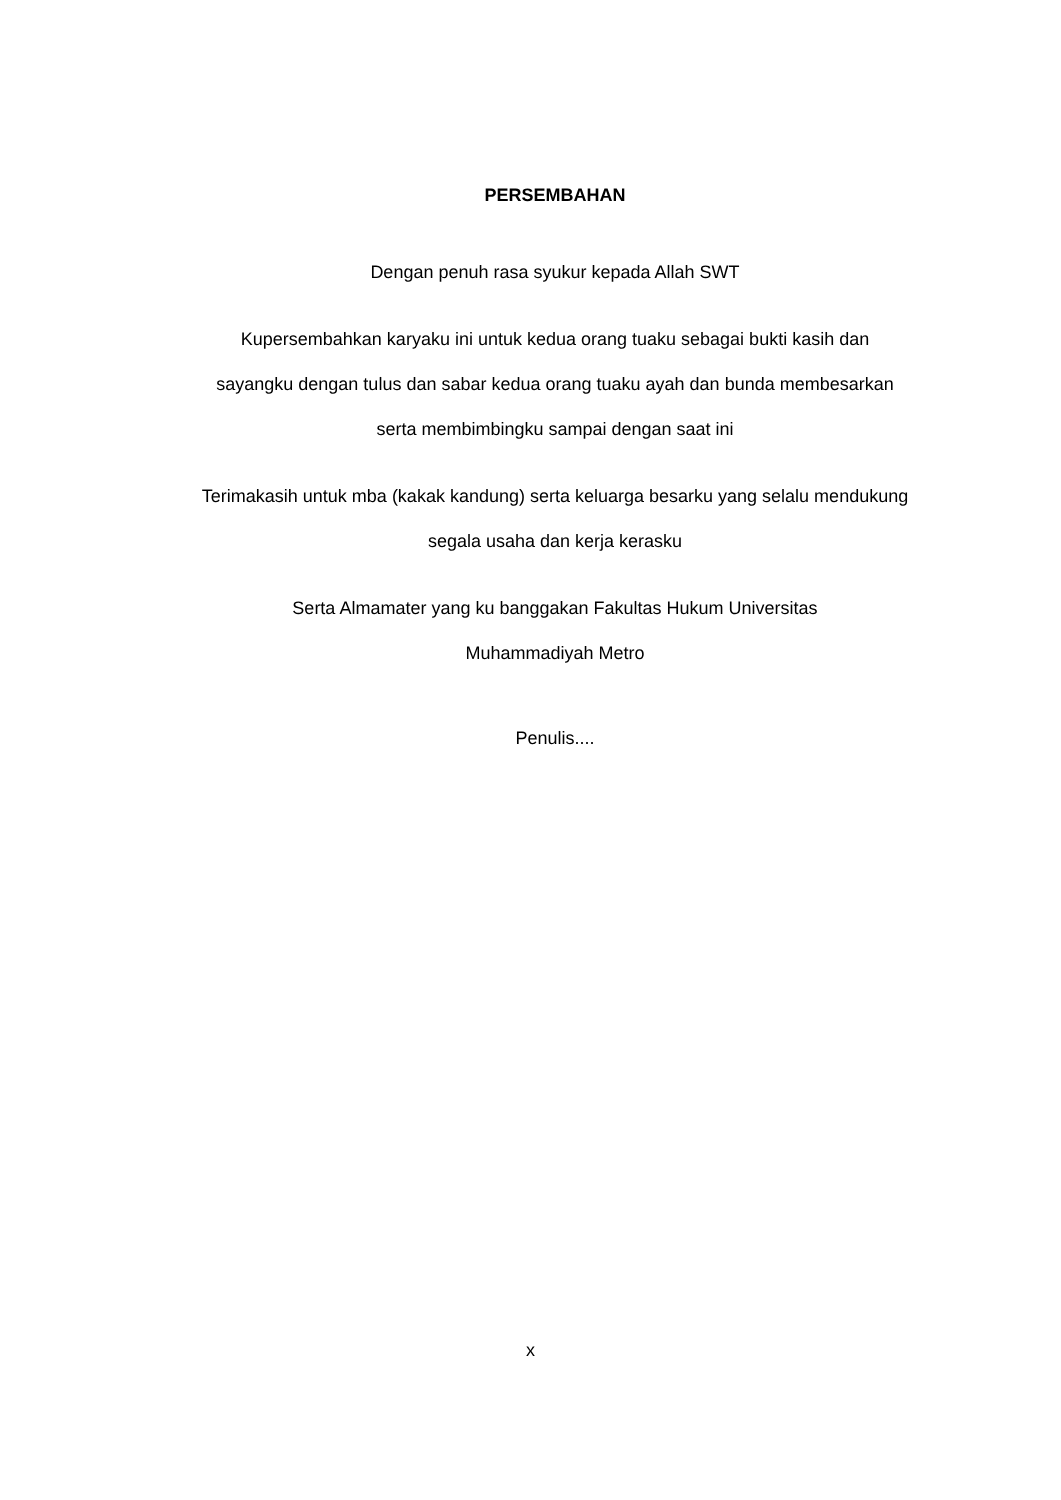PERSEMBAHAN
Dengan penuh rasa syukur kepada Allah SWT
Kupersembahkan karyaku ini untuk kedua orang tuaku sebagai bukti kasih dan sayangku dengan tulus dan sabar kedua orang tuaku ayah dan bunda membesarkan serta membimbingku sampai dengan saat ini
Terimakasih untuk mba (kakak kandung) serta keluarga besarku yang selalu mendukung segala usaha dan kerja kerasku
Serta Almamater yang ku banggakan Fakultas Hukum Universitas
Muhammadiyah Metro
Penulis....
x